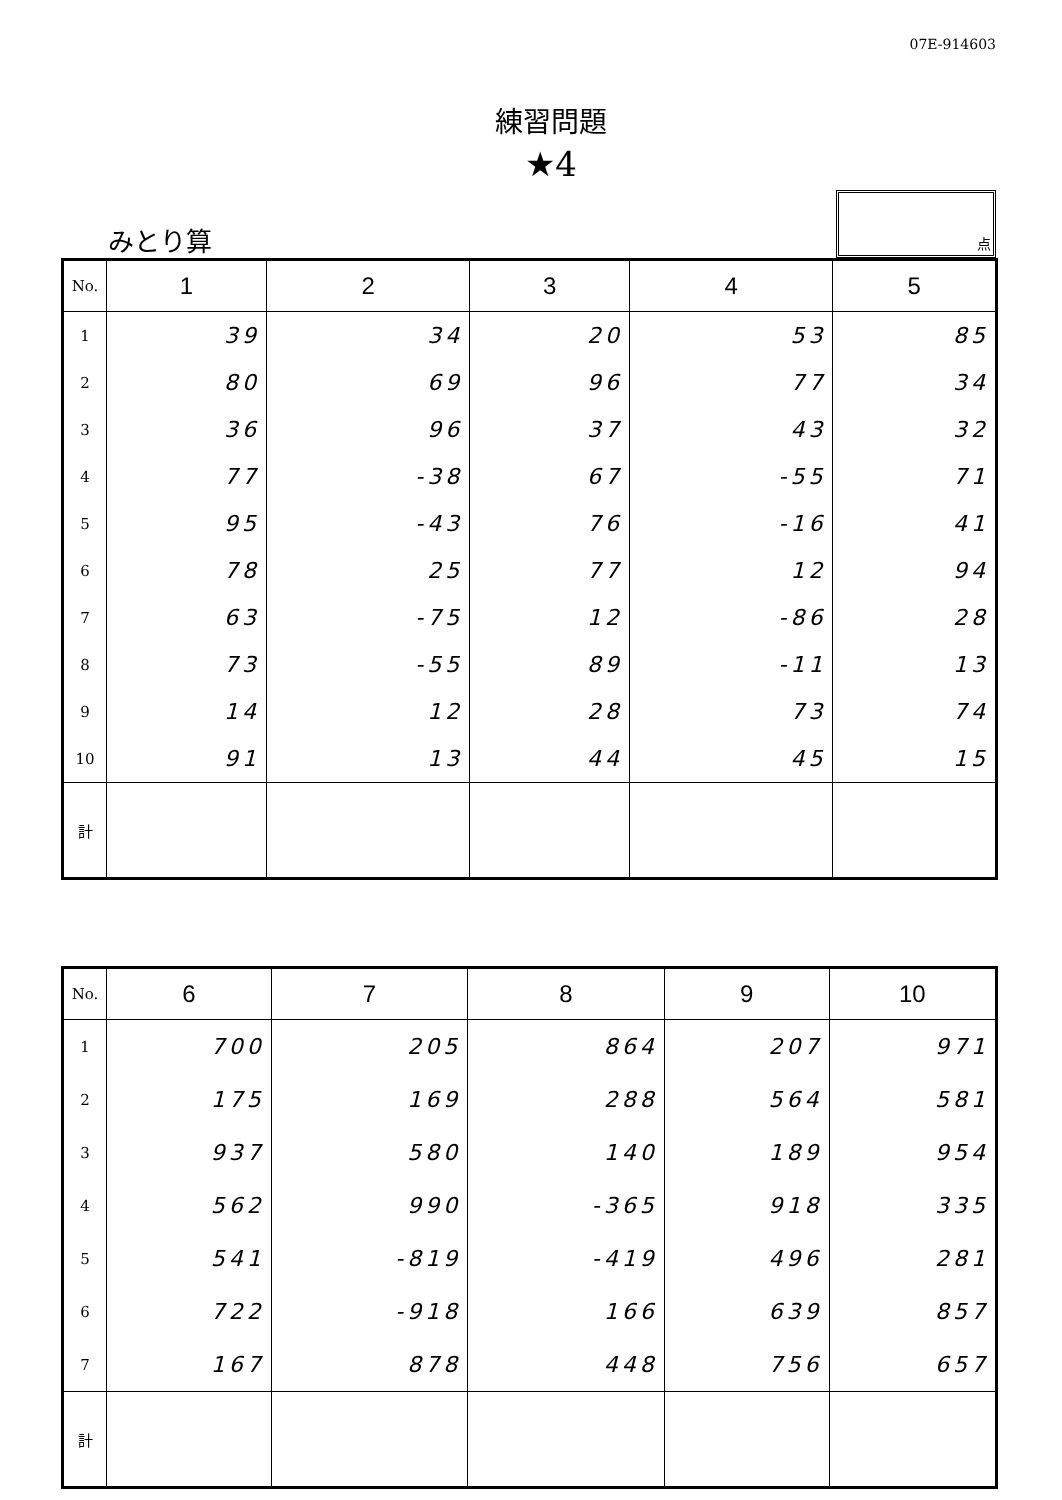07E-914603
練習問題
★4
みとり算
点
| No. | 1 | 2 | 3 | 4 | 5 |
| --- | --- | --- | --- | --- | --- |
| 1 | 39 | 34 | 20 | 53 | 85 |
| 2 | 80 | 69 | 96 | 77 | 34 |
| 3 | 36 | 96 | 37 | 43 | 32 |
| 4 | 77 | -38 | 67 | -55 | 71 |
| 5 | 95 | -43 | 76 | -16 | 41 |
| 6 | 78 | 25 | 77 | 12 | 94 |
| 7 | 63 | -75 | 12 | -86 | 28 |
| 8 | 73 | -55 | 89 | -11 | 13 |
| 9 | 14 | 12 | 28 | 73 | 74 |
| 10 | 91 | 13 | 44 | 45 | 15 |
| 計 | | | | | |
| No. | 6 | 7 | 8 | 9 | 10 |
| --- | --- | --- | --- | --- | --- |
| 1 | 700 | 205 | 864 | 207 | 971 |
| 2 | 175 | 169 | 288 | 564 | 581 |
| 3 | 937 | 580 | 140 | 189 | 954 |
| 4 | 562 | 990 | -365 | 918 | 335 |
| 5 | 541 | -819 | -419 | 496 | 281 |
| 6 | 722 | -918 | 166 | 639 | 857 |
| 7 | 167 | 878 | 448 | 756 | 657 |
| 計 | | | | | |